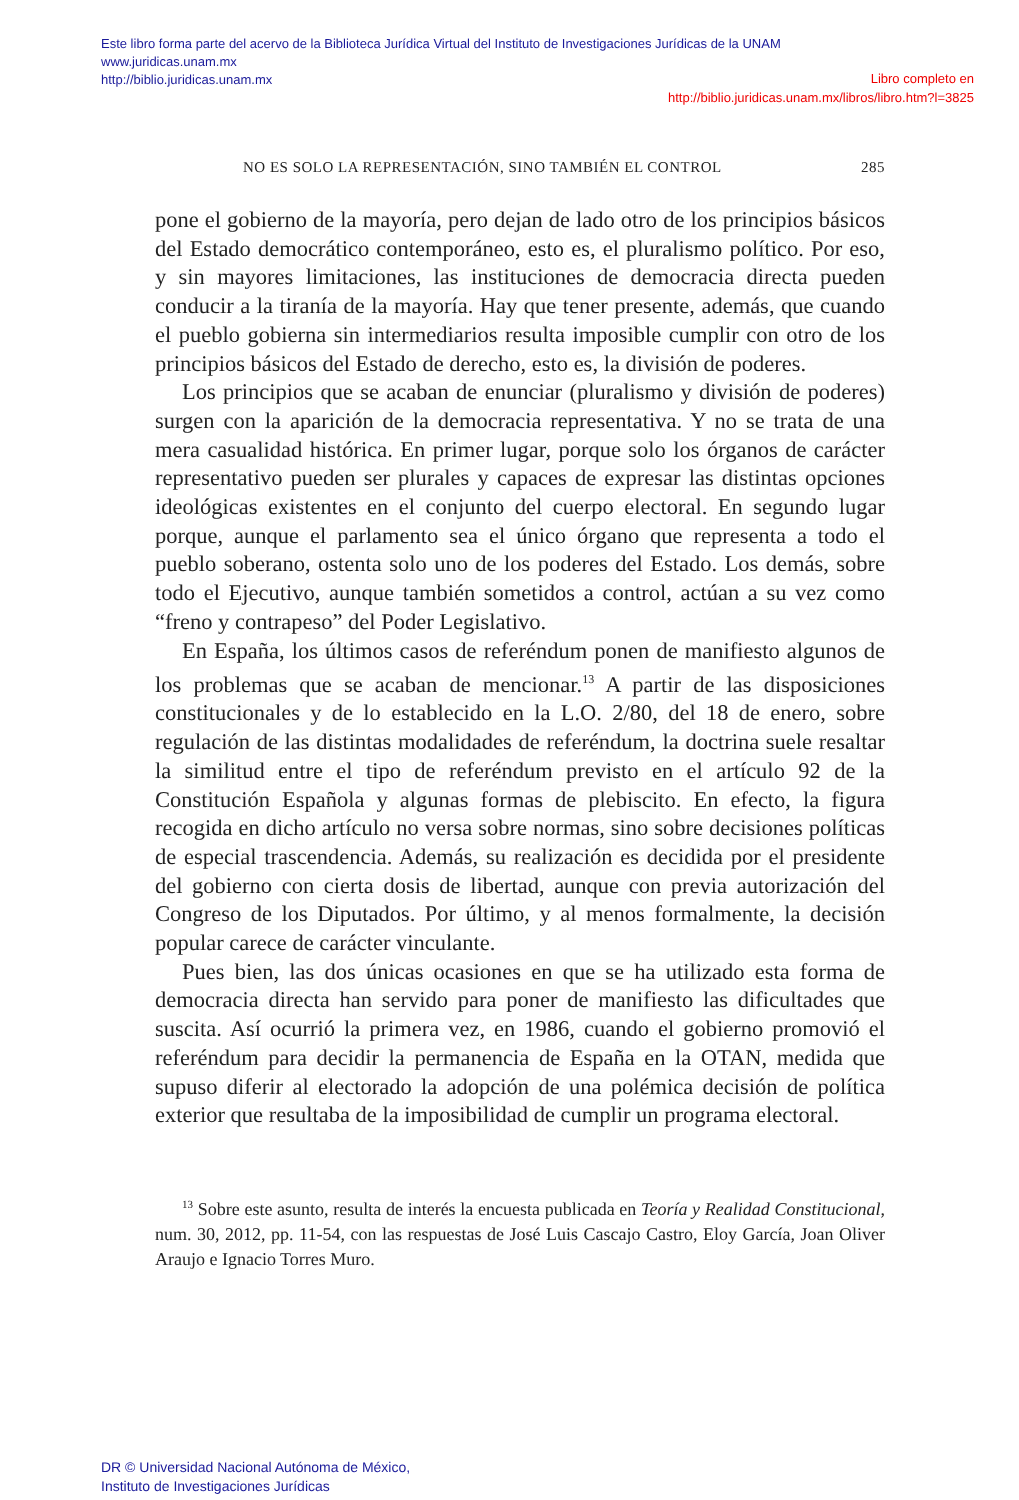Este libro forma parte del acervo de la Biblioteca Jurídica Virtual del Instituto de Investigaciones Jurídicas de la UNAM
www.juridicas.unam.mx
http://biblio.juridicas.unam.mx
Libro completo en
http://biblio.juridicas.unam.mx/libros/libro.htm?l=3825
NO ES SOLO LA REPRESENTACIÓN, SINO TAMBIÉN EL CONTROL 285
pone el gobierno de la mayoría, pero dejan de lado otro de los principios básicos del Estado democrático contemporáneo, esto es, el pluralismo político. Por eso, y sin mayores limitaciones, las instituciones de democracia directa pueden conducir a la tiranía de la mayoría. Hay que tener presente, además, que cuando el pueblo gobierna sin intermediarios resulta imposible cumplir con otro de los principios básicos del Estado de derecho, esto es, la división de poderes.
Los principios que se acaban de enunciar (pluralismo y división de poderes) surgen con la aparición de la democracia representativa. Y no se trata de una mera casualidad histórica. En primer lugar, porque solo los órganos de carácter representativo pueden ser plurales y capaces de expresar las distintas opciones ideológicas existentes en el conjunto del cuerpo electoral. En segundo lugar porque, aunque el parlamento sea el único órgano que representa a todo el pueblo soberano, ostenta solo uno de los poderes del Estado. Los demás, sobre todo el Ejecutivo, aunque también sometidos a control, actúan a su vez como “freno y contrapeso” del Poder Legislativo.
En España, los últimos casos de referéndum ponen de manifiesto algunos de los problemas que se acaban de mencionar.<sup>13</sup> A partir de las disposiciones constitucionales y de lo establecido en la L.O. 2/80, del 18 de enero, sobre regulación de las distintas modalidades de referéndum, la doctrina suele resaltar la similitud entre el tipo de referéndum previsto en el artículo 92 de la Constitución Española y algunas formas de plebiscito. En efecto, la figura recogida en dicho artículo no versa sobre normas, sino sobre decisiones políticas de especial trascendencia. Además, su realización es decidida por el presidente del gobierno con cierta dosis de libertad, aunque con previa autorización del Congreso de los Diputados. Por último, y al menos formalmente, la decisión popular carece de carácter vinculante.
Pues bien, las dos únicas ocasiones en que se ha utilizado esta forma de democracia directa han servido para poner de manifiesto las dificultades que suscita. Así ocurrió la primera vez, en 1986, cuando el gobierno promovió el referéndum para decidir la permanencia de España en la OTAN, medida que supuso diferir al electorado la adopción de una polémica decisión de política exterior que resultaba de la imposibilidad de cumplir un programa electoral.
<sup>13</sup> Sobre este asunto, resulta de interés la encuesta publicada en Teoría y Realidad Constitucional, num. 30, 2012, pp. 11-54, con las respuestas de José Luis Cascajo Castro, Eloy García, Joan Oliver Araujo e Ignacio Torres Muro.
DR © Universidad Nacional Autónoma de México,
Instituto de Investigaciones Jurídicas